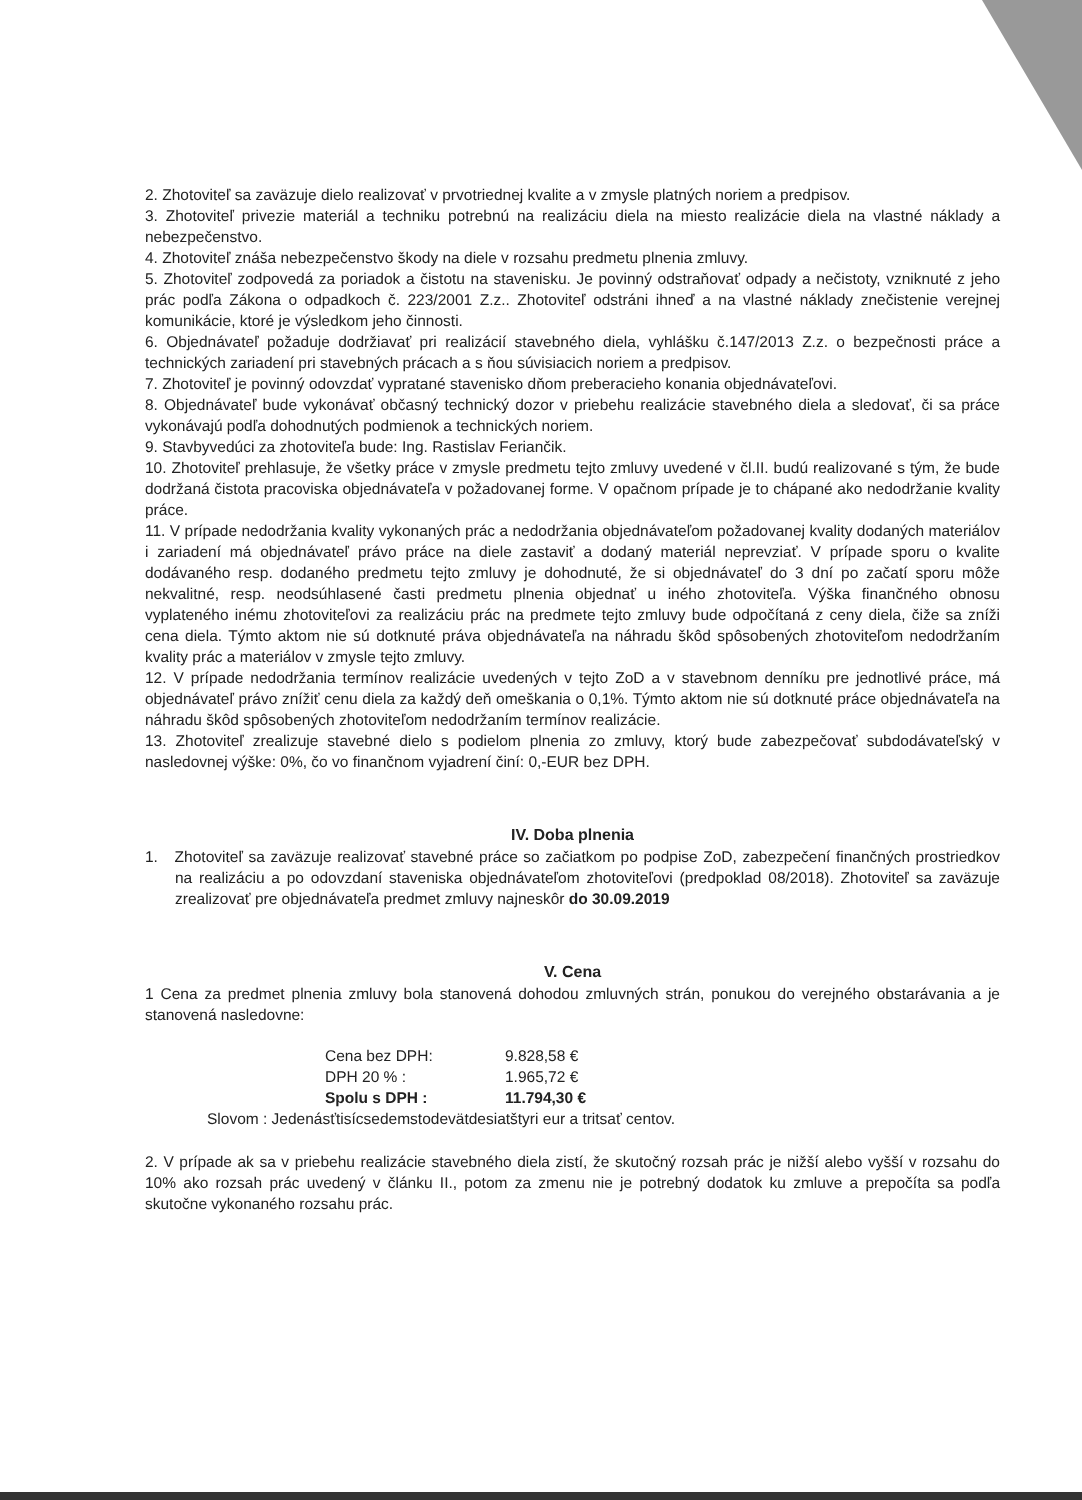2. Zhotoviteľ sa zaväzuje dielo realizovať v prvotriednej kvalite a v zmysle platných noriem a predpisov.
3. Zhotoviteľ privezie materiál a techniku potrebnú na realizáciu diela na miesto realizácie diela na vlastné náklady a nebezpečenstvo.
4. Zhotoviteľ znáša nebezpečenstvo škody na diele v rozsahu predmetu plnenia zmluvy.
5. Zhotoviteľ zodpovedá za poriadok a čistotu na stavenisku. Je povinný odstraňovať odpady a nečistoty, vzniknuté z jeho prác podľa Zákona o odpadkoch č. 223/2001 Z.z.. Zhotoviteľ odstráni ihneď a na vlastné náklady znečistenie verejnej komunikácie, ktoré je výsledkom jeho činnosti.
6. Objednávateľ požaduje dodržiavať pri realizácií stavebného diela, vyhlášku č.147/2013 Z.z. o bezpečnosti práce a technických zariadení pri stavebných prácach a s ňou súvisiacich noriem a predpisov.
7. Zhotoviteľ je povinný odovzdať vypratané stavenisko dňom preberacieho konania objednávateľovi.
8. Objednávateľ bude vykonávať občasný technický dozor v priebehu realizácie stavebného diela a sledovať, či sa práce vykonávajú podľa dohodnutých podmienok a technických noriem.
9. Stavbyvedúci za zhotoviteľa bude: Ing. Rastislav Feriančik.
10. Zhotoviteľ prehlasuje, že všetky práce v zmysle predmetu tejto zmluvy uvedené v čl.II. budú realizované s tým, že bude dodržaná čistota pracoviska objednávateľa v požadovanej forme. V opačnom prípade je to chápané ako nedodržanie kvality práce.
11. V prípade nedodržania kvality vykonaných prác a nedodržania objednávateľom požadovanej kvality dodaných materiálov i zariadení má objednávateľ právo práce na diele zastaviť a dodaný materiál neprevziať. V prípade sporu o kvalite dodávaného resp. dodaného predmetu tejto zmluvy je dohodnuté, že si objednávateľ do 3 dní po začatí sporu môže nekvalitné, resp. neodsúhlasené časti predmetu plnenia objednať u iného zhotoviteľa. Výška finančného obnosu vyplateného inému zhotoviteľovi za realizáciu prác na predmete tejto zmluvy bude odpočítaná z ceny diela, čiže sa zníži cena diela. Týmto aktom nie sú dotknuté práva objednávateľa na náhradu škôd spôsobených zhotoviteľom nedodržaním kvality prác a materiálov v zmysle tejto zmluvy.
12. V prípade nedodržania termínov realizácie uvedených v tejto ZoD a v stavebnom denníku pre jednotlivé práce, má objednávateľ právo znížiť cenu diela za každý deň omeškania o 0,1%. Týmto aktom nie sú dotknuté práce objednávateľa na náhradu škôd spôsobených zhotoviteľom nedodržaním termínov realizácie.
13. Zhotoviteľ zrealizuje stavebné dielo s podielom plnenia zo zmluvy, ktorý bude zabezpečovať subdodávateľský v nasledovnej výške: 0%, čo vo finančnom vyjadrení činí: 0,-EUR bez DPH.
IV. Doba plnenia
1. Zhotoviteľ sa zaväzuje realizovať stavebné práce so začiatkom po podpise ZoD, zabezpečení finančných prostriedkov na realizáciu a po odovzdaní staveniska objednávateľom zhotoviteľovi (predpoklad 08/2018). Zhotoviteľ sa zaväzuje zrealizovať pre objednávateľa predmet zmluvy najneskôr do 30.09.2019
V. Cena
1 Cena za predmet plnenia zmluvy bola stanovená dohodou zmluvných strán, ponukou do verejného obstarávania a je stanovená nasledovne:
| Cena bez DPH: | 9.828,58 € |
| DPH 20 % : | 1.965,72 € |
| Spolu s DPH : | 11.794,30 € |
Slovom : Jedenásťtisícsedemstodevätdesiatštyri eur a tritsať centov.
2. V prípade ak sa v priebehu realizácie stavebného diela zistí, že skutočný rozsah prác je nižší alebo vyšší v rozsahu do 10% ako rozsah prác uvedený v článku II., potom za zmenu nie je potrebný dodatok ku zmluve a prepočíta sa podľa skutočne vykonaného rozsahu prác.